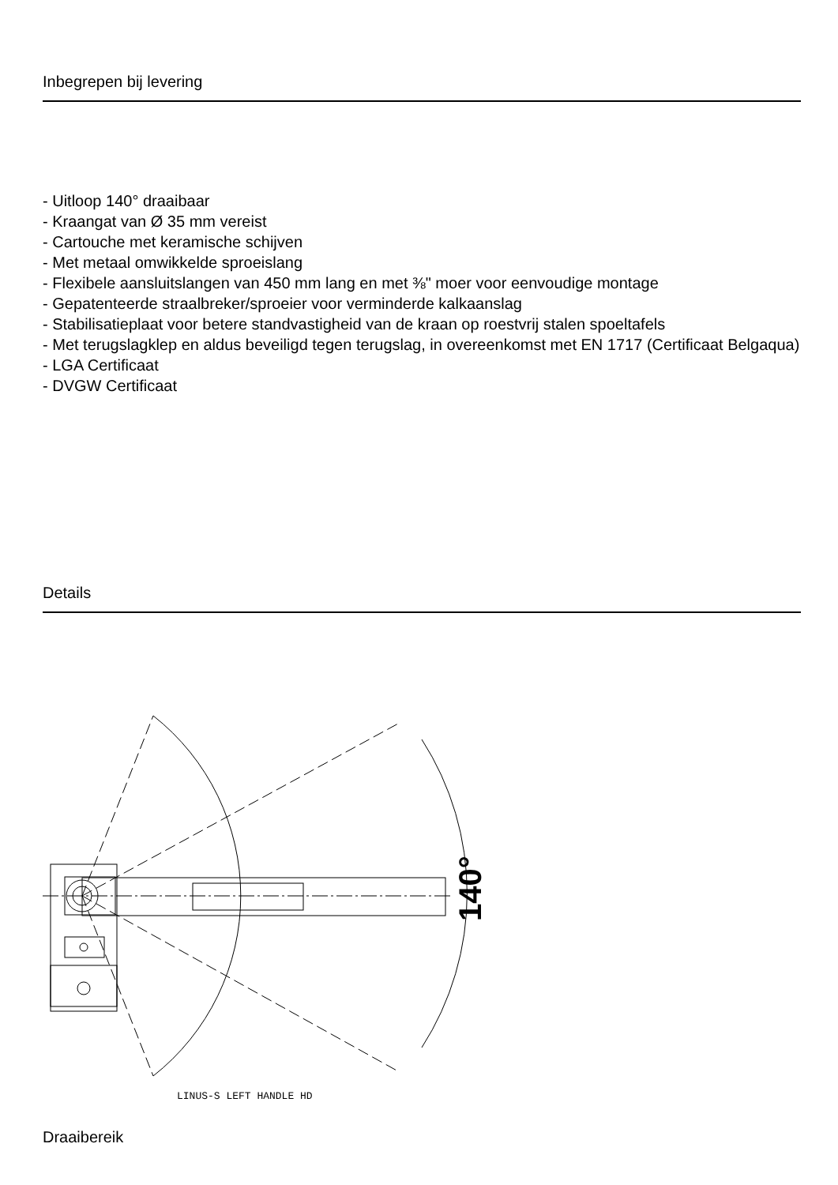Inbegrepen bij levering
- Uitloop 140° draaibaar
- Kraangat van Ø 35 mm vereist
- Cartouche met keramische schijven
- Met metaal omwikkelde sproeislang
- Flexibele aansluitslangen van 450 mm lang en met ⅜" moer voor eenvoudige montage
- Gepatenteerde straalbreker/sproeier voor verminderde kalkaanslag
- Stabilisatieplaat voor betere standvastigheid van de kraan op roestvrij stalen spoeltafels
- Met terugslagklep en aldus beveiligd tegen terugslag, in overeenkomst met EN 1717 (Certificaat Belgaqua)
- LGA Certificaat
- DVGW Certificaat
Details
140°
LINUS-S LEFT HANDLE HD
Draaibereik